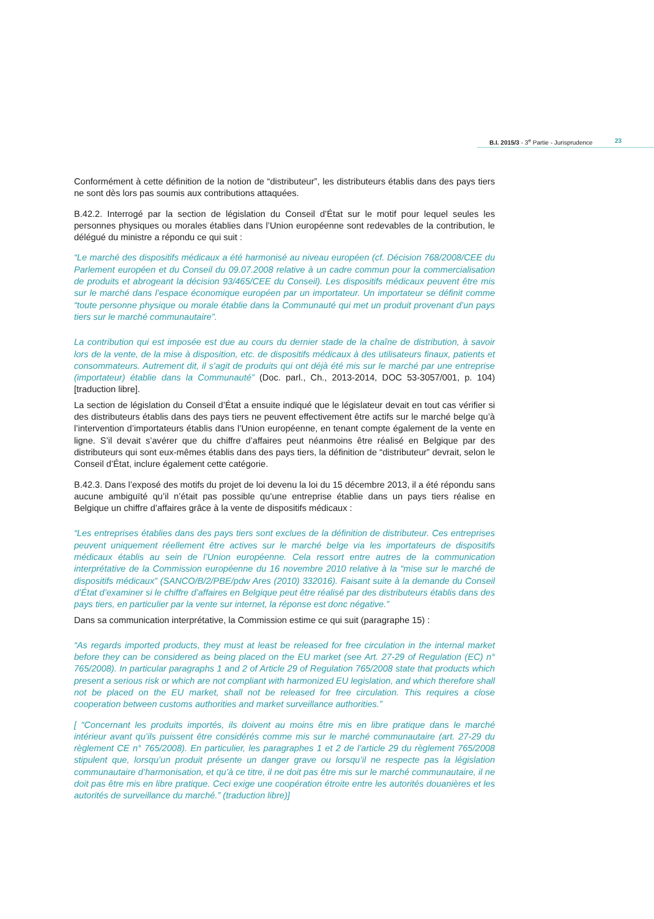B.I. 2015/3 - 3<sup>e</sup> Partie - Jurisprudence
23
Conformément à cette définition de la notion de “distributeur”, les distributeurs établis dans des pays tiers ne sont dès lors pas soumis aux contributions attaquées.
B.42.2. Interrogé par la section de législation du Conseil d’État sur le motif pour lequel seules les personnes physiques ou morales établies dans l’Union européenne sont redevables de la contribution, le délégué du ministre a répondu ce qui suit :
“Le marché des dispositifs médicaux a été harmonisé au niveau européen (cf. Décision 768/2008/CEE du Parlement européen et du Conseil du 09.07.2008 relative à un cadre commun pour la commercialisation de produits et abrogeant la décision 93/465/CEE du Conseil). Les dispositifs médicaux peuvent être mis sur le marché dans l’espace économique européen par un importateur. Un importateur se définit comme “toute personne physique ou morale établie dans la Communauté qui met un produit provenant d’un pays tiers sur le marché communautaire”.
La contribution qui est imposée est due au cours du dernier stade de la chaîne de distribution, à savoir lors de la vente, de la mise à disposition, etc. de dispositifs médicaux à des utilisateurs finaux, patients et consommateurs. Autrement dit, il s’agit de produits qui ont déjà été mis sur le marché par une entreprise (importateur) établie dans la Communauté” (Doc. parl., Ch., 2013-2014, DOC 53-3057/001, p. 104) [traduction libre].
La section de législation du Conseil d’État a ensuite indiqué que le législateur devait en tout cas vérifier si des distributeurs établis dans des pays tiers ne peuvent effectivement être actifs sur le marché belge qu’à l’intervention d’importateurs établis dans l’Union européenne, en tenant compte également de la vente en ligne. S’il devait s’avérer que du chiffre d’affaires peut néanmoins être réalisé en Belgique par des distributeurs qui sont eux-mêmes établis dans des pays tiers, la définition de “distributeur” devrait, selon le Conseil d’État, inclure également cette catégorie.
B.42.3. Dans l’exposé des motifs du projet de loi devenu la loi du 15 décembre 2013, il a été répondu sans aucune ambiguïté qu’il n’était pas possible qu’une entreprise établie dans un pays tiers réalise en Belgique un chiffre d’affaires grâce à la vente de dispositifs médicaux :
“Les entreprises établies dans des pays tiers sont exclues de la définition de distributeur. Ces entreprises peuvent uniquement réellement être actives sur le marché belge via les importateurs de dispositifs médicaux établis au sein de l’Union européenne. Cela ressort entre autres de la communication interprétative de la Commission européenne du 16 novembre 2010 relative à la “mise sur le marché de dispositifs médicaux” (SANCO/B/2/PBE/pdw Ares (2010) 332016). Faisant suite à la demande du Conseil d’État d’examiner si le chiffre d’affaires en Belgique peut être réalisé par des distributeurs établis dans des pays tiers, en particulier par la vente sur internet, la réponse est donc négative.”
Dans sa communication interprétative, la Commission estime ce qui suit (paragraphe 15) :
“As regards imported products, they must at least be released for free circulation in the internal market before they can be considered as being placed on the EU market (see Art. 27-29 of Regulation (EC) n° 765/2008). In particular paragraphs 1 and 2 of Article 29 of Regulation 765/2008 state that products which present a serious risk or which are not compliant with harmonized EU legislation, and which therefore shall not be placed on the EU market, shall not be released for free circulation. This requires a close cooperation between customs authorities and market surveillance authorities.”
[ “Concernant les produits importés, ils doivent au moins être mis en libre pratique dans le marché intérieur avant qu’ils puissent être considérés comme mis sur le marché communautaire (art. 27-29 du règlement CE n° 765/2008). En particulier, les paragraphes 1 et 2 de l’article 29 du règlement 765/2008 stipulent que, lorsqu’un produit présente un danger grave ou lorsqu’il ne respecte pas la législation communautaire d’harmonisation, et qu’à ce titre, il ne doit pas être mis sur le marché communautaire, il ne doit pas être mis en libre pratique. Ceci exige une coopération étroite entre les autorités douanières et les autorités de surveillance du marché.” (traduction libre)]